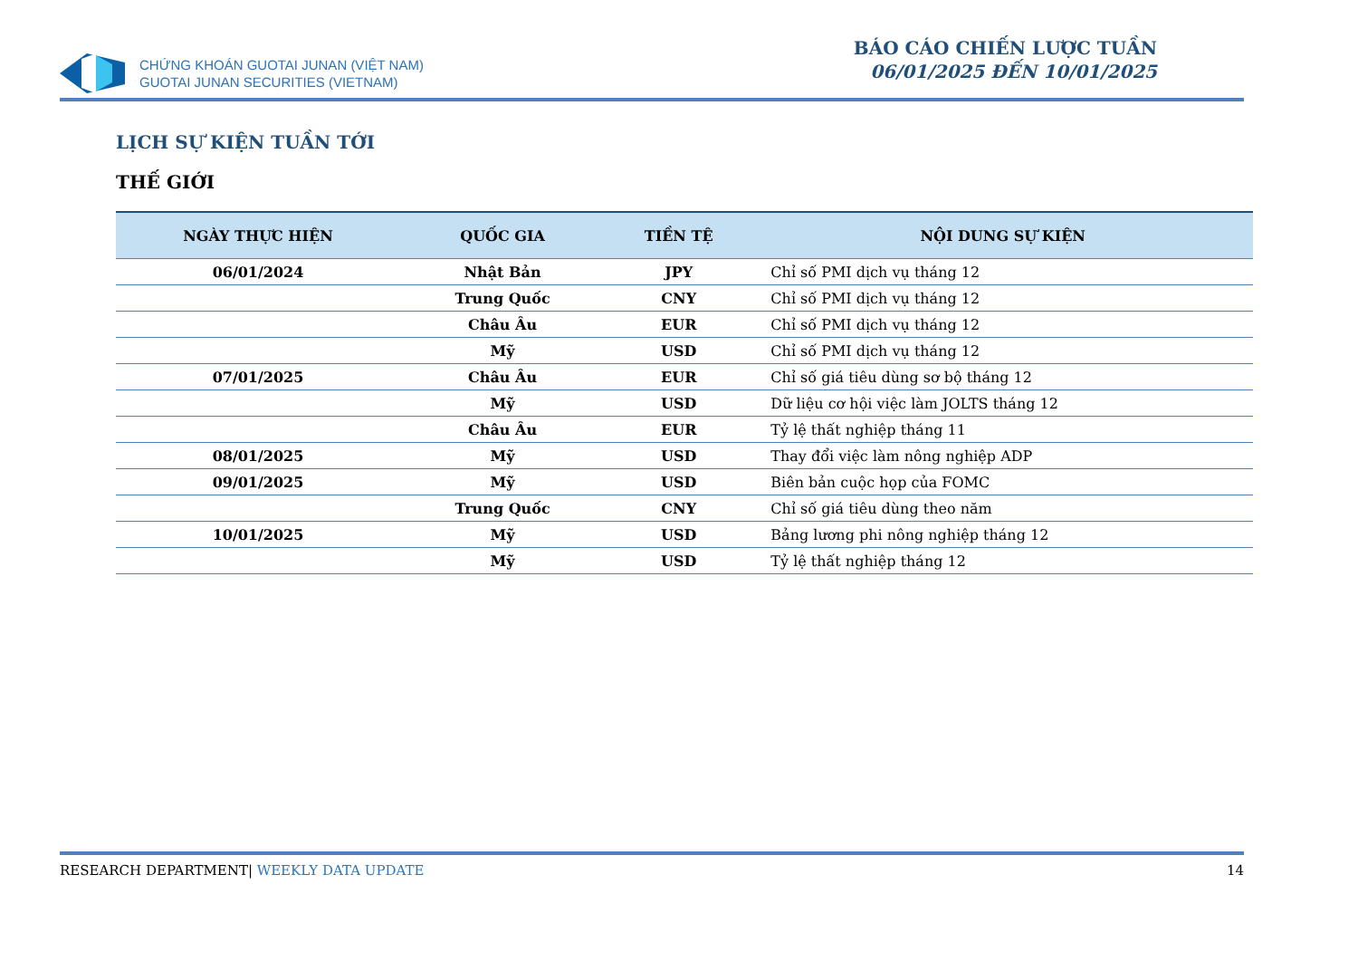CHỨNG KHOÁN GUOTAI JUNAN (VIỆT NAM)
GUOTAI JUNAN SECURITIES (VIETNAM)
BÁO CÁO CHIẾN LƯỢC TUẦN
06/01/2025 ĐẾN 10/01/2025
LỊCH SỰ KIỆN TUẦN TỚI
THẾ GIỚI
| NGÀY THỰC HIỆN | QUỐC GIA | TIỀN TỆ | NỘI DUNG SỰ KIỆN |
| --- | --- | --- | --- |
| 06/01/2024 | Nhật Bản | JPY | Chỉ số PMI dịch vụ tháng 12 |
| | Trung Quốc | CNY | Chỉ số PMI dịch vụ tháng 12 |
| | Châu Âu | EUR | Chỉ số PMI dịch vụ tháng 12 |
| | Mỹ | USD | Chỉ số PMI dịch vụ tháng 12 |
| 07/01/2025 | Châu Âu | EUR | Chỉ số giá tiêu dùng sơ bộ tháng 12 |
| | Mỹ | USD | Dữ liệu cơ hội việc làm JOLTS tháng 12 |
| | Châu Âu | EUR | Tỷ lệ thất nghiệp tháng 11 |
| 08/01/2025 | Mỹ | USD | Thay đổi việc làm nông nghiệp ADP |
| 09/01/2025 | Mỹ | USD | Biên bản cuộc họp của FOMC |
| | Trung Quốc | CNY | Chỉ số giá tiêu dùng theo năm |
| 10/01/2025 | Mỹ | USD | Bảng lương phi nông nghiệp tháng 12 |
| | Mỹ | USD | Tỷ lệ thất nghiệp tháng 12 |
RESEARCH DEPARTMENT| WEEKLY DATA UPDATE 14